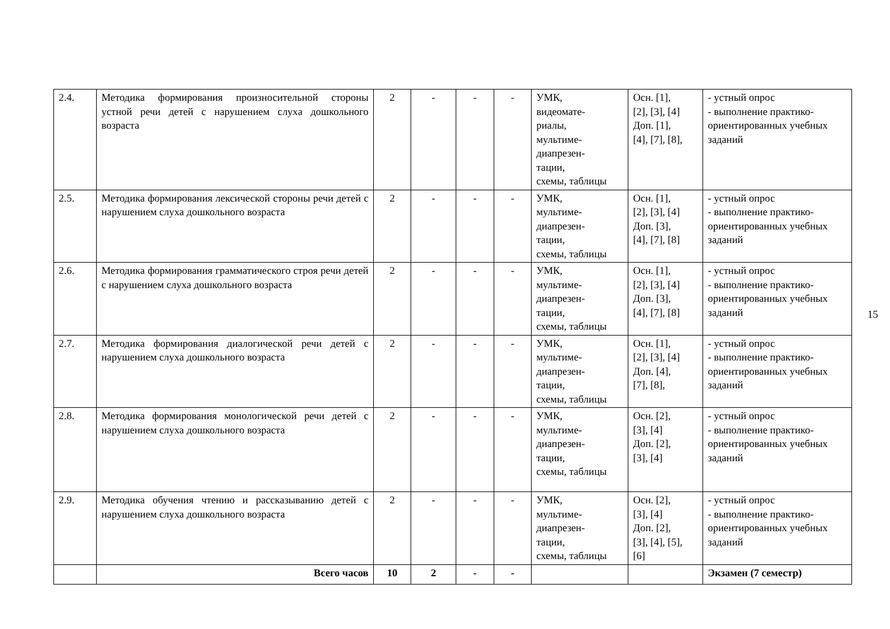| 2.4. | Методика формирования произносительной стороны устной речи детей с нарушением слуха дошкольного возраста | 2 | - | - | - | УМК, видеомате- риалы, мультиме- диапрезен- тации, схемы, таблицы | Осн. [1], [2], [3], [4] Доп. [1], [4], [7], [8], | - устный опрос - выполнение практико-ориентированных учебных заданий |
| 2.5. | Методика формирования лексической стороны речи детей с нарушением слуха дошкольного возраста | 2 | - | - | - | УМК, мультиме- диапрезен- тации, схемы, таблицы | Осн. [1], [2], [3], [4] Доп. [3], [4], [7], [8] | - устный опрос - выполнение практико-ориентированных учебных заданий |
| 2.6. | Методика формирования грамматического строя речи детей с нарушением слуха дошкольного возраста | 2 | - | - | - | УМК, мультиме- диапрезен- тации, схемы, таблицы | Осн. [1], [2], [3], [4] Доп. [3], [4], [7], [8] | - устный опрос - выполнение практико-ориентированных учебных заданий |
| 2.7. | Методика формирования диалогической речи детей с нарушением слуха дошкольного возраста | 2 | - | - | - | УМК, мультиме- диапрезен- тации, схемы, таблицы | Осн. [1], [2], [3], [4] Доп. [4], [7], [8], | - устный опрос - выполнение практико-ориентированных учебных заданий |
| 2.8. | Методика формирования монологической речи детей с нарушением слуха дошкольного возраста | 2 | - | - | - | УМК, мультиме- диапрезен- тации, схемы, таблицы | Осн. [2], [3], [4] Доп. [2], [3], [4] | - устный опрос - выполнение практико-ориентированных учебных заданий |
| 2.9. | Методика обучения чтению и рассказыванию детей с нарушением слуха дошкольного возраста | 2 | - | - | - | УМК, мультиме- диапрезен- тации, схемы, таблицы | Осн. [2], [3], [4] Доп. [2], [3], [4], [5], [6] | - устный опрос - выполнение практико-ориентированных учебных заданий |
| | Всего часов | 10 | 2 | - | - | | | Экзамен (7 семестр) |
15